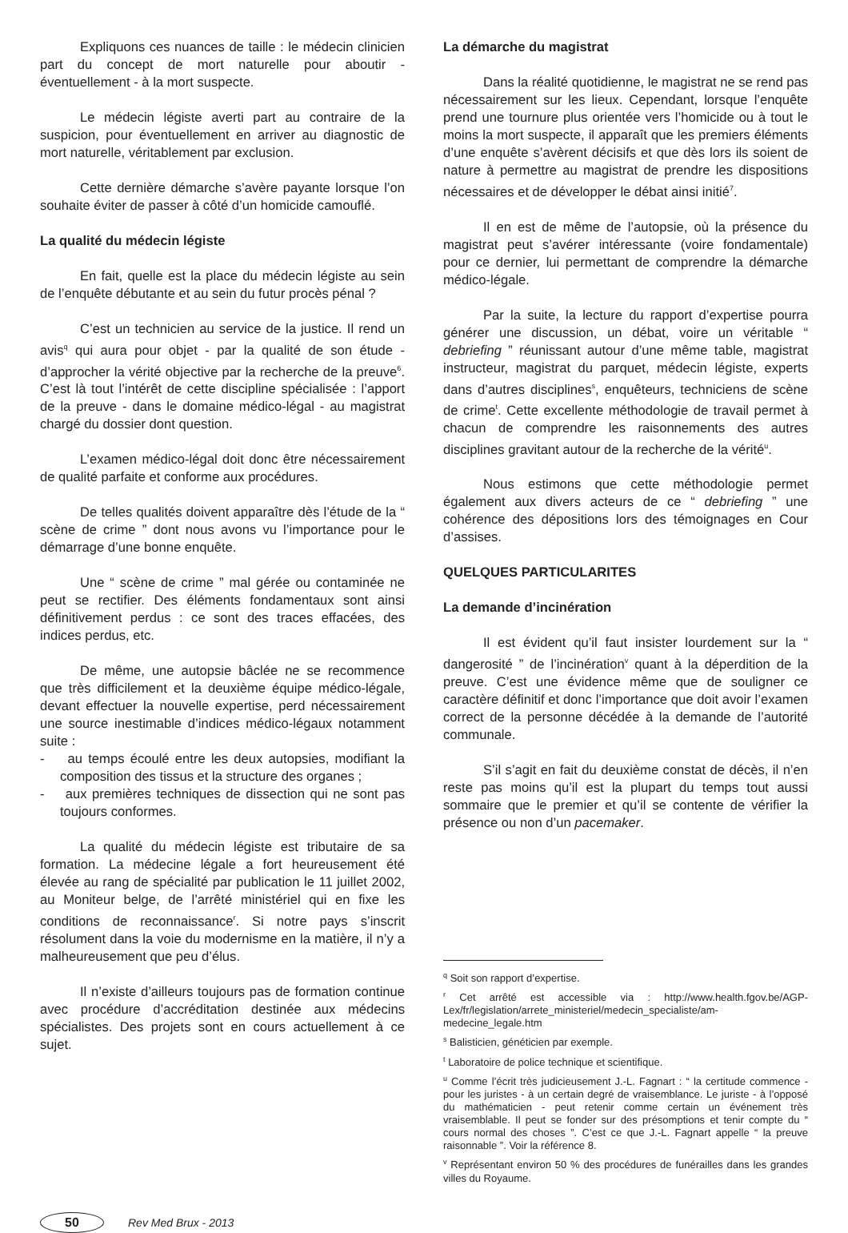Expliquons ces nuances de taille : le médecin clinicien part du concept de mort naturelle pour aboutir - éventuellement - à la mort suspecte.
Le médecin légiste averti part au contraire de la suspicion, pour éventuellement en arriver au diagnostic de mort naturelle, véritablement par exclusion.
Cette dernière démarche s’avère payante lorsque l’on souhaite éviter de passer à côté d’un homicide camouflé.
La qualité du médecin légiste
En fait, quelle est la place du médecin légiste au sein de l’enquête débutante et au sein du futur procès pénal ?
C’est un technicien au service de la justice. Il rend un avis<sup>q</sup> qui aura pour objet - par la qualité de son étude - d’approcher la vérité objective par la recherche de la preuve<sup>6</sup>. C’est là tout l’intérêt de cette discipline spécialisée : l’apport de la preuve - dans le domaine médico-légal - au magistrat chargé du dossier dont question.
L’examen médico-légal doit donc être nécessairement de qualité parfaite et conforme aux procédures.
De telles qualités doivent apparaître dès l’étude de la “ scène de crime ” dont nous avons vu l’importance pour le démarrage d’une bonne enquête.
Une “ scène de crime ” mal gérée ou contaminée ne peut se rectifier. Des éléments fondamentaux sont ainsi définitivement perdus : ce sont des traces effacées, des indices perdus, etc.
De même, une autopsie bâclée ne se recommence que très difficilement et la deuxième équipe médico-légale, devant effectuer la nouvelle expertise, perd nécessairement une source inestimable d’indices médico-légaux notamment suite :
- au temps écoulé entre les deux autopsies, modifiant la composition des tissus et la structure des organes ;
- aux premières techniques de dissection qui ne sont pas toujours conformes.
La qualité du médecin légiste est tributaire de sa formation. La médecine légale a fort heureusement été élevée au rang de spécialité par publication le 11 juillet 2002, au Moniteur belge, de l’arrêté ministériel qui en fixe les conditions de reconnaissance<sup>r</sup>. Si notre pays s’inscrit résolument dans la voie du modernisme en la matière, il n’y a malheureusement que peu d’élus.
Il n’existe d’ailleurs toujours pas de formation continue avec procédure d’accréditation destinée aux médecins spécialistes. Des projets sont en cours actuellement à ce sujet.
La démarche du magistrat
Dans la réalité quotidienne, le magistrat ne se rend pas nécessairement sur les lieux. Cependant, lorsque l’enquête prend une tournure plus orientée vers l’homicide ou à tout le moins la mort suspecte, il apparaît que les premiers éléments d’une enquête s’avèrent décisifs et que dès lors ils soient de nature à permettre au magistrat de prendre les dispositions nécessaires et de développer le débat ainsi initié<sup>7</sup>.
Il en est de même de l’autopsie, où la présence du magistrat peut s’avérer intéressante (voire fondamentale) pour ce dernier, lui permettant de comprendre la démarche médico-légale.
Par la suite, la lecture du rapport d’expertise pourra générer une discussion, un débat, voire un véritable “ debriefing ” réunissant autour d’une même table, magistrat instructeur, magistrat du parquet, médecin légiste, experts dans d’autres disciplines<sup>s</sup>, enquêteurs, techniciens de scène de crime<sup>t</sup>. Cette excellente méthodologie de travail permet à chacun de comprendre les raisonnements des autres disciplines gravitant autour de la recherche de la vérité<sup>u</sup>.
Nous estimons que cette méthodologie permet également aux divers acteurs de ce “ debriefing ” une cohérence des dépositions lors des témoignages en Cour d’assises.
QUELQUES PARTICULARITES
La demande d’incinération
Il est évident qu’il faut insister lourdement sur la “ dangerosité ” de l’incinération<sup>v</sup> quant à la déperdition de la preuve. C’est une évidence même que de souligner ce caractère définitif et donc l’importance que doit avoir l’examen correct de la personne décédée à la demande de l’autorité communale.
S’il s’agit en fait du deuxième constat de décès, il n’en reste pas moins qu’il est la plupart du temps tout aussi sommaire que le premier et qu’il se contente de vérifier la présence ou non d’un pacemaker.
<sup>q</sup> Soit son rapport d’expertise.
<sup>r</sup> Cet arrêté est accessible via : http://www.health.fgov.be/AGP-Lex/fr/legislation/arrete_ministeriel/medecin_specialiste/am-medecine_legale.htm
<sup>s</sup> Balisticien, généticien par exemple.
<sup>t</sup> Laboratoire de police technique et scientifique.
<sup>u</sup> Comme l’écrit très judicieusement J.-L. Fagnart : “ la certitude commence - pour les juristes - à un certain degré de vraisemblance. Le juriste - à l’opposé du mathématicien - peut retenir comme certain un événement très vraisemblable. Il peut se fonder sur des présomptions et tenir compte du “ cours normal des choses ”. C’est ce que J.-L. Fagnart appelle “ la preuve raisonnable ”. Voir la référence 8.
<sup>v</sup> Représentant environ 50 % des procédures de funérailles dans les grandes villes du Royaume.
50 Rev Med Brux - 2013